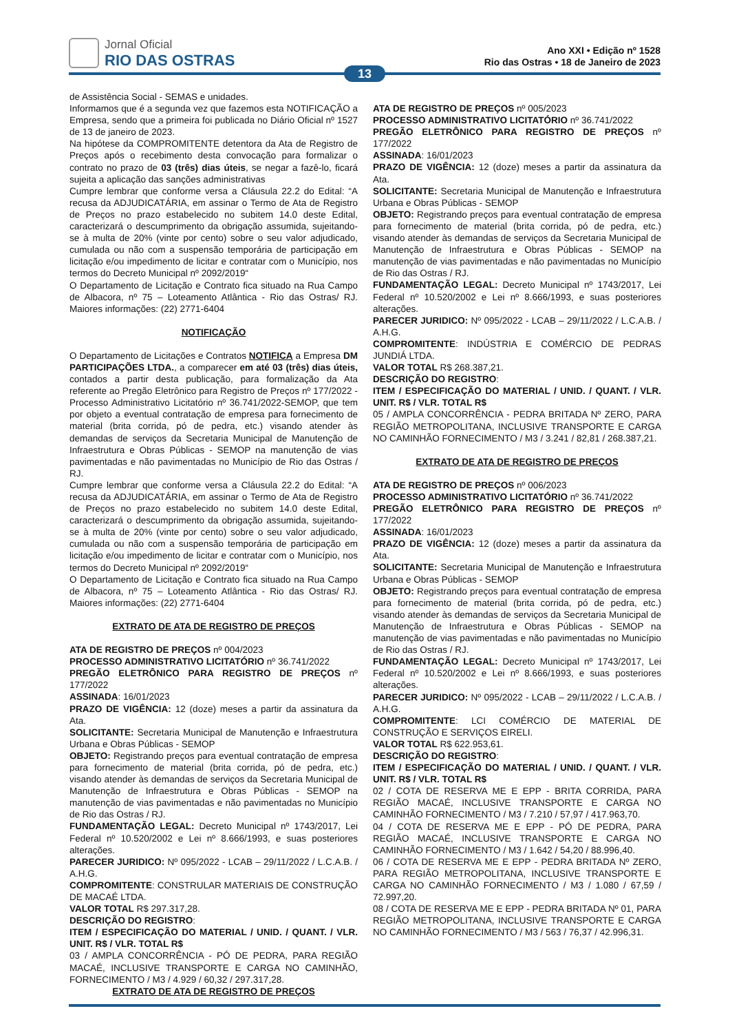Jornal Oficial
RIO DAS OSTRAS
Ano XXI • Edição nº 1528
Rio das Ostras • 18 de Janeiro de 2023
13
de Assistência Social - SEMAS e unidades.
Informamos que é a segunda vez que fazemos esta NOTIFICAÇÃO a Empresa, sendo que a primeira foi publicada no Diário Oficial nº 1527 de 13 de janeiro de 2023.
Na hipótese da COMPROMITENTE detentora da Ata de Registro de Preços após o recebimento desta convocação para formalizar o contrato no prazo de 03 (três) dias úteis, se negar a fazê-lo, ficará sujeita a aplicação das sanções administrativas
Cumpre lembrar que conforme versa a Cláusula 22.2 do Edital: “A recusa da ADJUDICATÁRIA, em assinar o Termo de Ata de Registro de Preços no prazo estabelecido no subitem 14.0 deste Edital, caracterizará o descumprimento da obrigação assumida, sujeitando-se à multa de 20% (vinte por cento) sobre o seu valor adjudicado, cumulada ou não com a suspensão temporária de participação em licitação e/ou impedimento de licitar e contratar com o Município, nos termos do Decreto Municipal nº 2092/2019“
O Departamento de Licitação e Contrato fica situado na Rua Campo de Albacora, nº 75 – Loteamento Atlântica - Rio das Ostras/ RJ. Maiores informações: (22) 2771-6404
NOTIFICAÇÃO
O Departamento de Licitações e Contratos NOTIFICA a Empresa DM PARTICIPAÇÕES LTDA., a comparecer em até 03 (três) dias úteis, contados a partir desta publicação, para formalização da Ata referente ao Pregão Eletrônico para Registro de Preços nº 177/2022 - Processo Administrativo Licitatório nº 36.741/2022-SEMOP, que tem por objeto a eventual contratação de empresa para fornecimento de material (brita corrida, pó de pedra, etc.) visando atender às demandas de serviços da Secretaria Municipal de Manutenção de Infraestrutura e Obras Públicas - SEMOP na manutenção de vias pavimentadas e não pavimentadas no Município de Rio das Ostras / RJ.
Cumpre lembrar que conforme versa a Cláusula 22.2 do Edital: “A recusa da ADJUDICATÁRIA, em assinar o Termo de Ata de Registro de Preços no prazo estabelecido no subitem 14.0 deste Edital, caracterizará o descumprimento da obrigação assumida, sujeitando-se à multa de 20% (vinte por cento) sobre o seu valor adjudicado, cumulada ou não com a suspensão temporária de participação em licitação e/ou impedimento de licitar e contratar com o Município, nos termos do Decreto Municipal nº 2092/2019“
O Departamento de Licitação e Contrato fica situado na Rua Campo de Albacora, nº 75 – Loteamento Atlântica - Rio das Ostras/ RJ. Maiores informações: (22) 2771-6404
EXTRATO DE ATA DE REGISTRO DE PREÇOS
ATA DE REGISTRO DE PREÇOS nº 004/2023
PROCESSO ADMINISTRATIVO LICITATÓRIO nº 36.741/2022
PREGÃO ELETRÔNICO PARA REGISTRO DE PREÇOS nº 177/2022
ASSINADA: 16/01/2023
PRAZO DE VIGÊNCIA: 12 (doze) meses a partir da assinatura da Ata.
SOLICITANTE: Secretaria Municipal de Manutenção e Infraestrutura Urbana e Obras Públicas - SEMOP
OBJETO: Registrando preços para eventual contratação de empresa para fornecimento de material (brita corrida, pó de pedra, etc.) visando atender às demandas de serviços da Secretaria Municipal de Manutenção de Infraestrutura e Obras Públicas - SEMOP na manutenção de vias pavimentadas e não pavimentadas no Município de Rio das Ostras / RJ.
FUNDAMENTAÇÃO LEGAL: Decreto Municipal nº 1743/2017, Lei Federal nº 10.520/2002 e Lei nº 8.666/1993, e suas posteriores alterações.
PARECER JURIDICO: Nº 095/2022 - LCAB – 29/11/2022 / L.C.A.B. / A.H.G.
COMPROMITENTE: CONSTRULAR MATERIAIS DE CONSTRUÇÃO DE MACAÉ LTDA.
VALOR TOTAL R$ 297.317,28.
DESCRIÇÃO DO REGISTRO:
ITEM / ESPECIFICAÇÃO DO MATERIAL / UNID. / QUANT. / VLR. UNIT. R$ / VLR. TOTAL R$
03 / AMPLA CONCORRÊNCIA - PÓ DE PEDRA, PARA REGIÃO MACAÉ, INCLUSIVE TRANSPORTE E CARGA NO CAMINHÃO, FORNECIMENTO / M3 / 4.929 / 60,32 / 297.317,28.
EXTRATO DE ATA DE REGISTRO DE PREÇOS
ATA DE REGISTRO DE PREÇOS nº 005/2023
PROCESSO ADMINISTRATIVO LICITATÓRIO nº 36.741/2022
PREGÃO ELETRÔNICO PARA REGISTRO DE PREÇOS nº 177/2022
ASSINADA: 16/01/2023
PRAZO DE VIGÊNCIA: 12 (doze) meses a partir da assinatura da Ata.
SOLICITANTE: Secretaria Municipal de Manutenção e Infraestrutura Urbana e Obras Públicas - SEMOP
OBJETO: Registrando preços para eventual contratação de empresa para fornecimento de material (brita corrida, pó de pedra, etc.) visando atender às demandas de serviços da Secretaria Municipal de Manutenção de Infraestrutura e Obras Públicas - SEMOP na manutenção de vias pavimentadas e não pavimentadas no Município de Rio das Ostras / RJ.
FUNDAMENTAÇÃO LEGAL: Decreto Municipal nº 1743/2017, Lei Federal nº 10.520/2002 e Lei nº 8.666/1993, e suas posteriores alterações.
PARECER JURIDICO: Nº 095/2022 - LCAB – 29/11/2022 / L.C.A.B. / A.H.G.
COMPROMITENTE: INDÚSTRIA E COMÉRCIO DE PEDRAS JUNDIÁ LTDA.
VALOR TOTAL R$ 268.387,21.
DESCRIÇÃO DO REGISTRO:
ITEM / ESPECIFICAÇÃO DO MATERIAL / UNID. / QUANT. / VLR. UNIT. R$ / VLR. TOTAL R$
05 / AMPLA CONCORRÊNCIA - PEDRA BRITADA Nº ZERO, PARA REGIÃO METROPOLITANA, INCLUSIVE TRANSPORTE E CARGA NO CAMINHÃO FORNECIMENTO / M3 / 3.241 / 82,81 / 268.387,21.
EXTRATO DE ATA DE REGISTRO DE PREÇOS
ATA DE REGISTRO DE PREÇOS nº 006/2023
PROCESSO ADMINISTRATIVO LICITATÓRIO nº 36.741/2022
PREGÃO ELETRÔNICO PARA REGISTRO DE PREÇOS nº 177/2022
ASSINADA: 16/01/2023
PRAZO DE VIGÊNCIA: 12 (doze) meses a partir da assinatura da Ata.
SOLICITANTE: Secretaria Municipal de Manutenção e Infraestrutura Urbana e Obras Públicas - SEMOP
OBJETO: Registrando preços para eventual contratação de empresa para fornecimento de material (brita corrida, pó de pedra, etc.) visando atender às demandas de serviços da Secretaria Municipal de Manutenção de Infraestrutura e Obras Públicas - SEMOP na manutenção de vias pavimentadas e não pavimentadas no Município de Rio das Ostras / RJ.
FUNDAMENTAÇÃO LEGAL: Decreto Municipal nº 1743/2017, Lei Federal nº 10.520/2002 e Lei nº 8.666/1993, e suas posteriores alterações.
PARECER JURIDICO: Nº 095/2022 - LCAB – 29/11/2022 / L.C.A.B. / A.H.G.
COMPROMITENTE: LCI COMÉRCIO DE MATERIAL DE CONSTRUÇÃO E SERVIÇOS EIRELI.
VALOR TOTAL R$ 622.953,61.
DESCRIÇÃO DO REGISTRO:
ITEM / ESPECIFICAÇÃO DO MATERIAL / UNID. / QUANT. / VLR. UNIT. R$ / VLR. TOTAL R$
02 / COTA DE RESERVA ME E EPP - BRITA CORRIDA, PARA REGIÃO MACAÉ, INCLUSIVE TRANSPORTE E CARGA NO CAMINHÃO FORNECIMENTO / M3 / 7.210 / 57,97 / 417.963,70.
04 / COTA DE RESERVA ME E EPP - PÓ DE PEDRA, PARA REGIÃO MACAÉ, INCLUSIVE TRANSPORTE E CARGA NO CAMINHÃO FORNECIMENTO / M3 / 1.642 / 54,20 / 88.996,40.
06 / COTA DE RESERVA ME E EPP - PEDRA BRITADA Nº ZERO, PARA REGIÃO METROPOLITANA, INCLUSIVE TRANSPORTE E CARGA NO CAMINHÃO FORNECIMENTO / M3 / 1.080 / 67,59 / 72.997,20.
08 / COTA DE RESERVA ME E EPP - PEDRA BRITADA Nº 01, PARA REGIÃO METROPOLITANA, INCLUSIVE TRANSPORTE E CARGA NO CAMINHÃO FORNECIMENTO / M3 / 563 / 76,37 / 42.996,31.